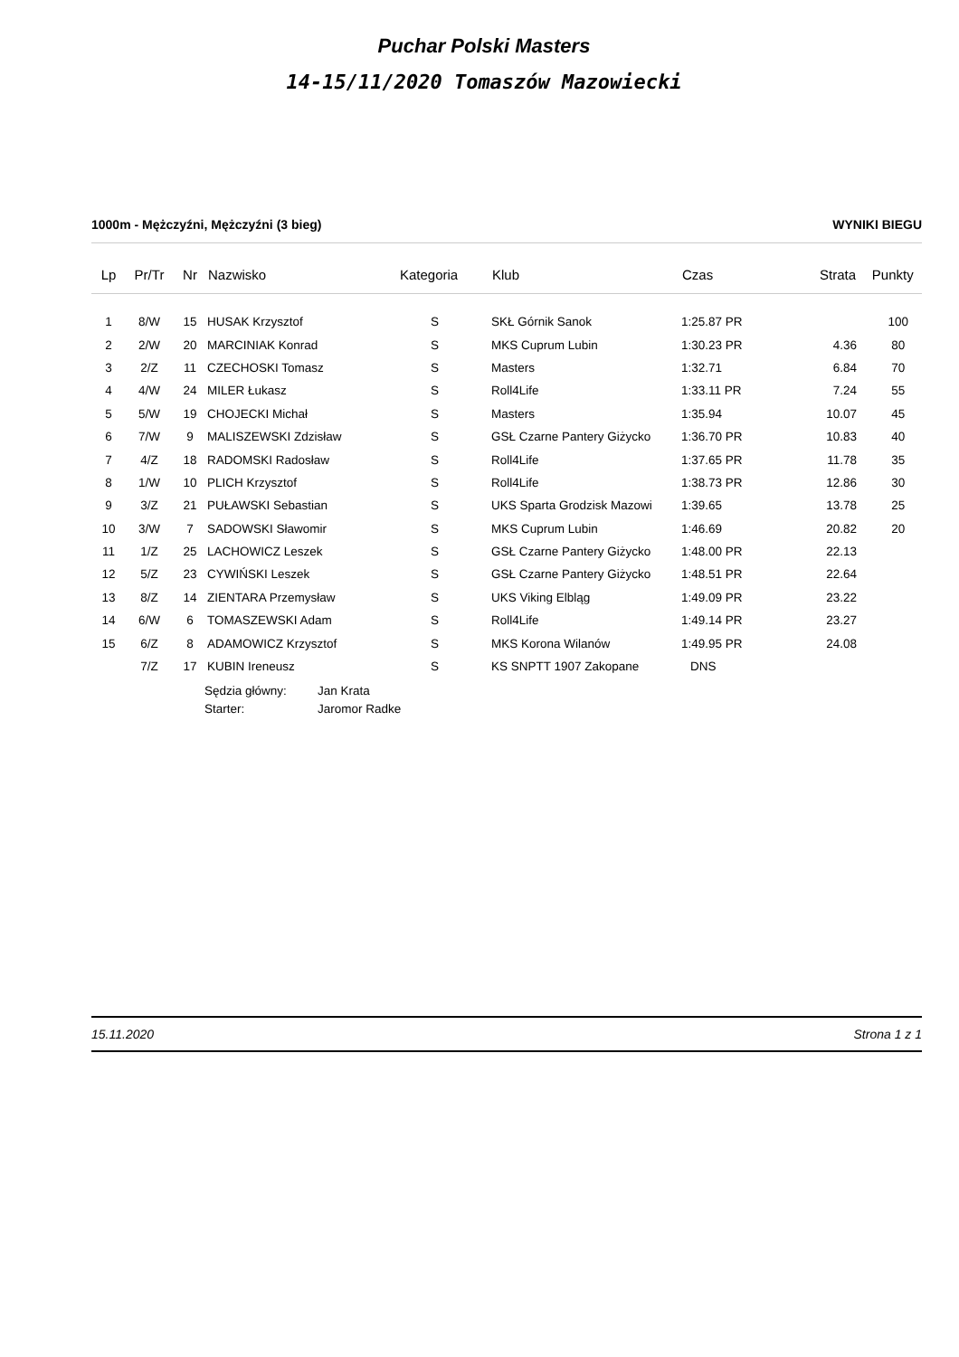Puchar Polski Masters
14-15/11/2020 Tomaszów Mazowiecki
1000m - Mężczyźni, Mężczyźni (3 bieg) WYNIKI BIEGU
| Lp | Pr/Tr | Nr | Nazwisko | Kategoria | Klub | Czas | Strata | Punkty |
| --- | --- | --- | --- | --- | --- | --- | --- | --- |
| 1 | 8/W | 15 | HUSAK Krzysztof | S | SKŁ Górnik Sanok | 1:25.87 PR | | 100 |
| 2 | 2/W | 20 | MARCINIAK Konrad | S | MKS Cuprum Lubin | 1:30.23 PR | 4.36 | 80 |
| 3 | 2/Z | 11 | CZECHOSKI Tomasz | S | Masters | 1:32.71 | 6.84 | 70 |
| 4 | 4/W | 24 | MILER Łukasz | S | Roll4Life | 1:33.11 PR | 7.24 | 55 |
| 5 | 5/W | 19 | CHOJECKI Michał | S | Masters | 1:35.94 | 10.07 | 45 |
| 6 | 7/W | 9 | MALISZEWSKI Zdzisław | S | GSŁ Czarne Pantery Giżycko | 1:36.70 PR | 10.83 | 40 |
| 7 | 4/Z | 18 | RADOMSKI Radosław | S | Roll4Life | 1:37.65 PR | 11.78 | 35 |
| 8 | 1/W | 10 | PLICH Krzysztof | S | Roll4Life | 1:38.73 PR | 12.86 | 30 |
| 9 | 3/Z | 21 | PUŁAWSKI Sebastian | S | UKS Sparta Grodzisk Mazowi | 1:39.65 | 13.78 | 25 |
| 10 | 3/W | 7 | SADOWSKI Sławomir | S | MKS Cuprum Lubin | 1:46.69 | 20.82 | 20 |
| 11 | 1/Z | 25 | LACHOWICZ Leszek | S | GSŁ Czarne Pantery Giżycko | 1:48.00 PR | 22.13 | |
| 12 | 5/Z | 23 | CYWIŃSKI Leszek | S | GSŁ Czarne Pantery Giżycko | 1:48.51 PR | 22.64 | |
| 13 | 8/Z | 14 | ZIENTARA Przemysław | S | UKS Viking Elbląg | 1:49.09 PR | 23.22 | |
| 14 | 6/W | 6 | TOMASZEWSKI Adam | S | Roll4Life | 1:49.14 PR | 23.27 | |
| 15 | 6/Z | 8 | ADAMOWICZ Krzysztof | S | MKS Korona Wilanów | 1:49.95 PR | 24.08 | |
| | 7/Z | 17 | KUBIN Ireneusz | S | KS SNPTT 1907 Zakopane | DNS | | |
Sędzia główny: Jan Krata
Starter: Jaromor Radke
15.11.2020 Strona 1 z 1